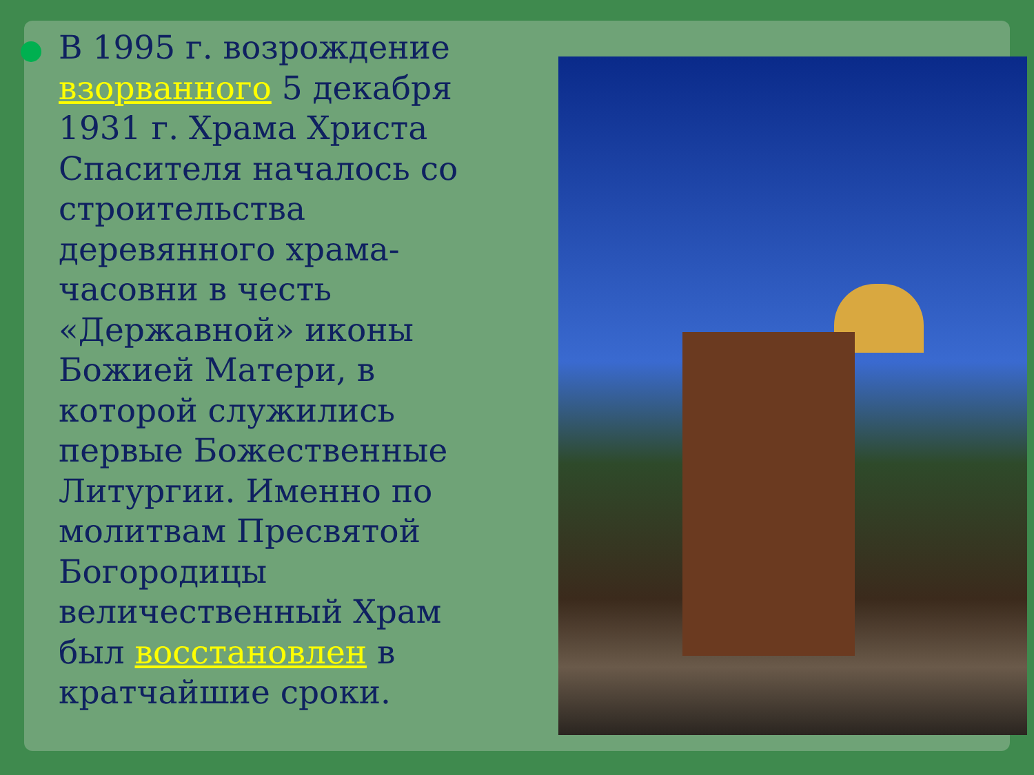В 1995 г. возрождение взорванного 5 декабря 1931 г. Храма Христа Спасителя началось со строительства деревянного храма-часовни в честь «Державной» иконы Божией Матери, в которой служились первые Божественные Литургии. Именно по молитвам Пресвятой Богородицы величественный Храм был восстановлен в кратчайшие сроки.